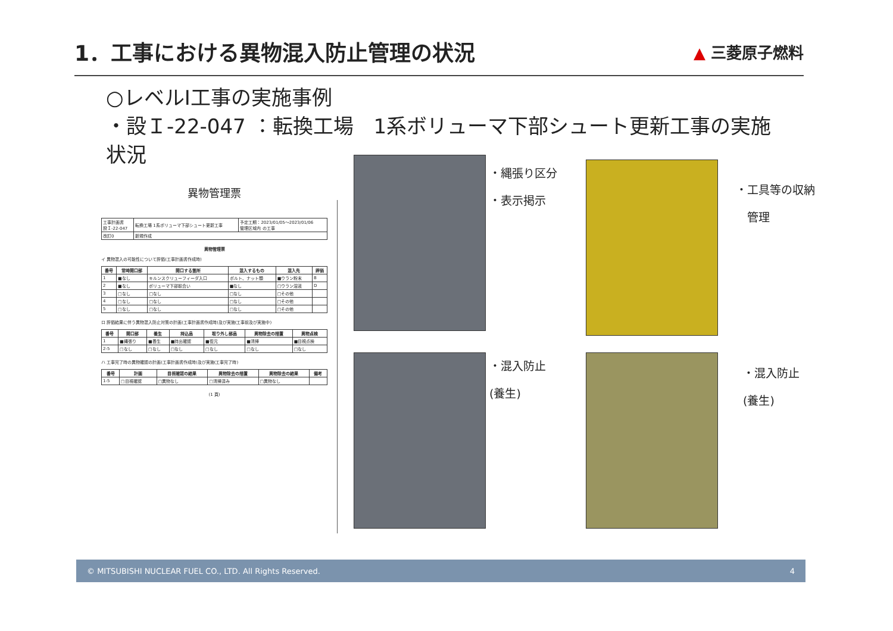1．工事における異物混入防止管理の状況
▲ 三菱原子燃料
○レベルI工事の実施事例
・設Ｉ-22-047 ：転換工場　1系ボリューマ下部シュート更新工事の実施状況
異物管理票
| 工事計画書 設Ｉ-22-047 | 転換工場 1系ボリューマ下部シュート更新工事 | 予定工期：2023/01/05～2023/01/06 管理区域内 の工事 |
| 改訂0 | 新規作成 | |
異物管理票
イ 異物混入の可能性について評価(工事計画書作成時)
| 番号 | 常時開口部 | 開口する箇所 | 混入するもの | 混入先 | 評価 |
| --- | --- | --- | --- | --- | --- |
| 1 | ■なし | キルンスクリューフィーダ入口 | ボルト、ナット類 | ■ウラン粉末 | B |
| 2 | ■なし | ボリューマ下部取合い | ■なし | □ウラン溶液 | D |
| 3 | □なし | □なし | □なし | □その他 | |
| 4 | □なし | □なし | □なし | □その他 | |
| 5 | □なし | □なし | □なし | □その他 | |
ロ 評価結果に伴う異物混入防止対策の計画(工事計画書作成時)及び実施(工事前及び実施中)
| 番号 | 開口部 | 養生 | 持込品 | 取り外し部品 | 異物除去の措置 | 異物点検 |
| --- | --- | --- | --- | --- | --- | --- |
| 1 | ■縄張り | ■養生 | ■持出確認 | ■復元 | ■清掃 | ■目視点検 |
| 2-5 | □なし | □なし | □なし | □なし | □なし | □なし |
ハ 工事完了時の異物確認の計画(工事計画書作成時)及び実施(工事完了時)
| 番号 | 計画 | 目視確認の結果 | 異物除去の措置 | 異物除去の結果 | 備考 |
| --- | --- | --- | --- | --- | --- |
| 1-5 | □目視確認 | □異物なし | □清掃済み | □異物なし | |
(1 頁)
・縄張り区分
・表示掲示
・工具等の収納
　管理
・混入防止
(養生)
・混入防止
(養生)
© MITSUBISHI NUCLEAR FUEL CO., LTD. All Rights Reserved. 4